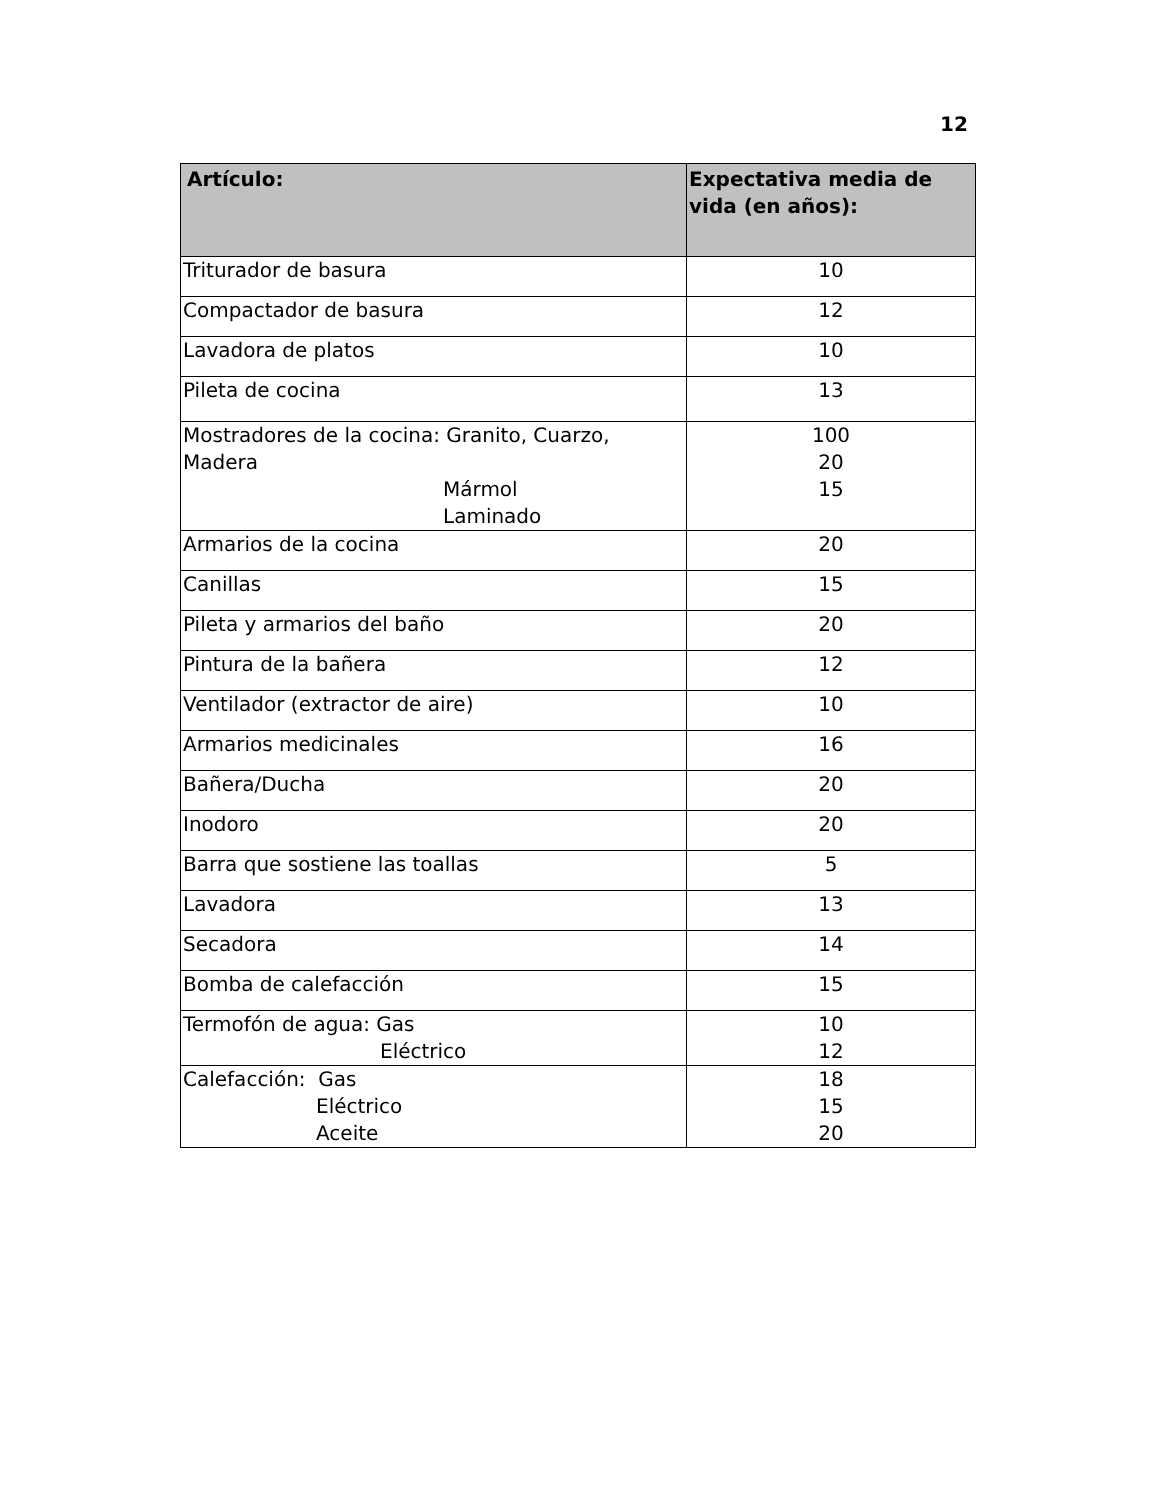12
| Artículo: | Expectativa media de vida (en años): |
| --- | --- |
| Triturador de basura | 10 |
| Compactador de basura | 12 |
| Lavadora de platos | 10 |
| Pileta de cocina | 13 |
| Mostradores de la cocina: Granito, Cuarzo, Madera Mármol Laminado | 100 20 15 |
| Armarios de la cocina | 20 |
| Canillas | 15 |
| Pileta y armarios del baño | 20 |
| Pintura de la bañera | 12 |
| Ventilador (extractor de aire) | 10 |
| Armarios medicinales | 16 |
| Bañera/Ducha | 20 |
| Inodoro | 20 |
| Barra que sostiene las toallas | 5 |
| Lavadora | 13 |
| Secadora | 14 |
| Bomba de calefacción | 15 |
| Termofón de agua: Gas Eléctrico | 10 12 |
| Calefacción: Gas Eléctrico Aceite | 18 15 20 |